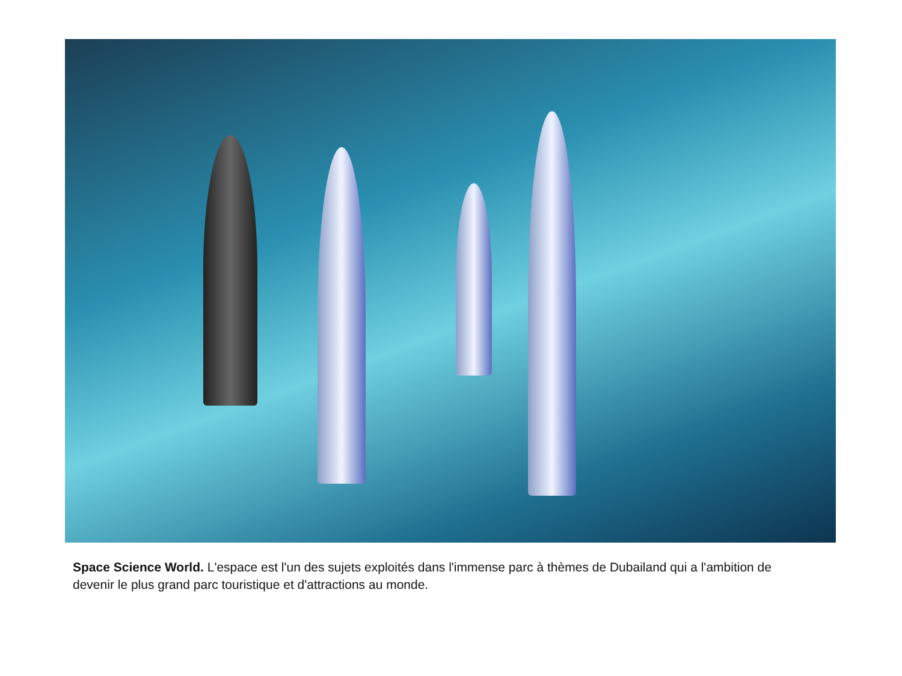Space Science World. L'espace est l'un des sujets exploités dans l'immense parc à thèmes de Dubailand qui a l'ambition de devenir le plus grand parc touristique et d'attractions au monde.